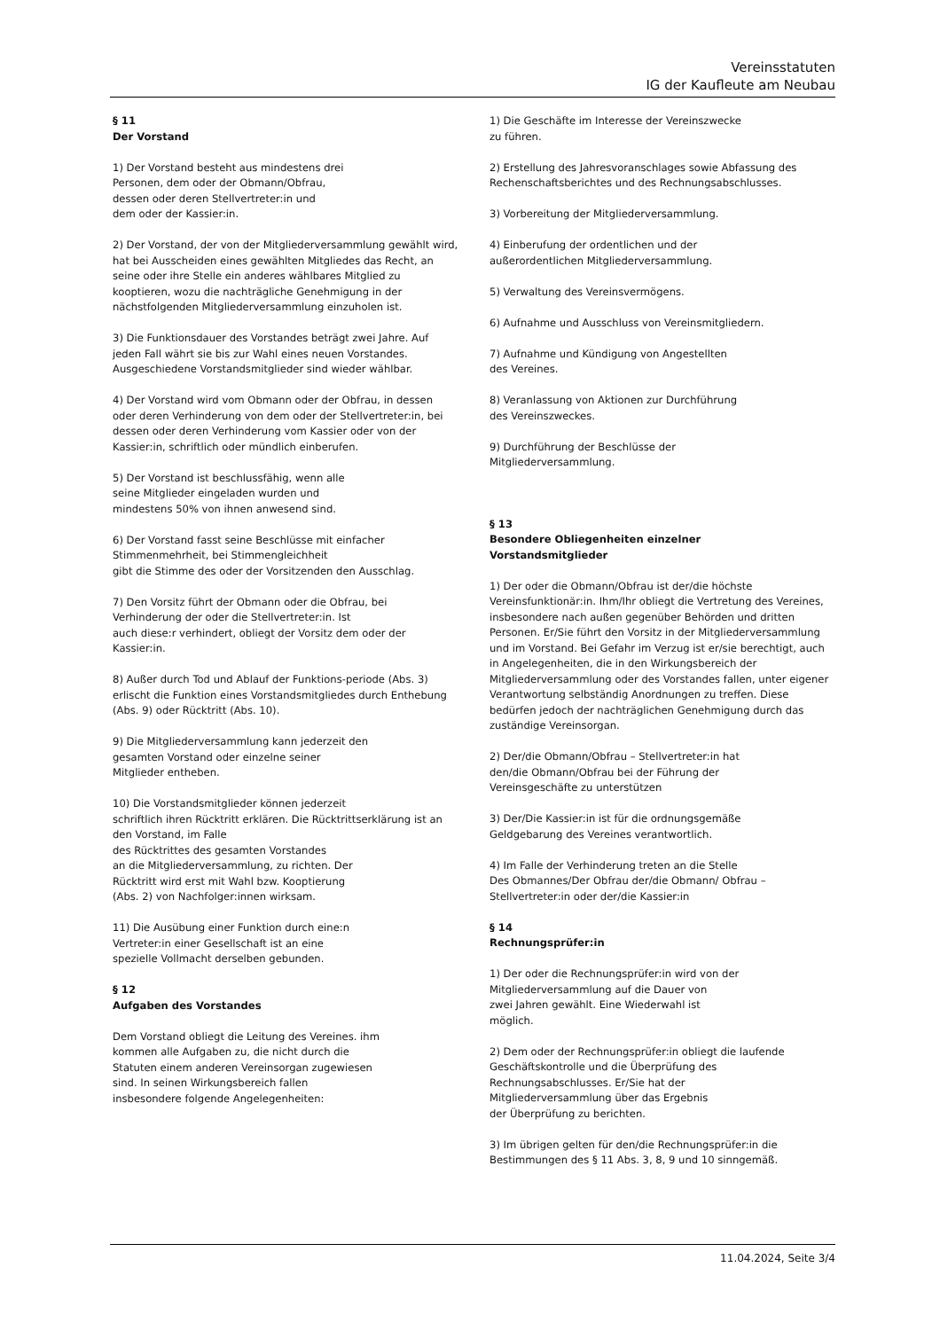Vereinsstatuten
IG der Kaufleute am Neubau
§ 11
Der Vorstand
1) Der Vorstand besteht aus mindestens drei
Personen, dem oder der Obmann/Obfrau,
dessen oder deren Stellvertreter:in und
dem oder der Kassier:in.
2) Der Vorstand, der von der Mitgliederversammlung gewählt wird, hat bei Ausscheiden eines gewählten Mitgliedes das Recht, an seine oder ihre Stelle ein anderes wählbares Mitglied zu kooptieren, wozu die nachträgliche Genehmigung in der nächstfolgenden Mitgliederversammlung einzuholen ist.
3) Die Funktionsdauer des Vorstandes beträgt zwei Jahre. Auf jeden Fall währt sie bis zur Wahl eines neuen Vorstandes. Ausgeschiedene Vorstandsmitglieder sind wieder wählbar.
4) Der Vorstand wird vom Obmann oder der Obfrau, in dessen oder deren Verhinderung von dem oder der Stellvertreter:in, bei dessen oder deren Verhinderung vom Kassier oder von der Kassier:in, schriftlich oder mündlich einberufen.
5) Der Vorstand ist beschlussfähig, wenn alle
seine Mitglieder eingeladen wurden und
mindestens 50% von ihnen anwesend sind.
6) Der Vorstand fasst seine Beschlüsse mit einfacher Stimmenmehrheit, bei Stimmengleichheit
gibt die Stimme des oder der Vorsitzenden den Ausschlag.
7) Den Vorsitz führt der Obmann oder die Obfrau, bei Verhinderung der oder die Stellvertreter:in. Ist
auch diese:r verhindert, obliegt der Vorsitz dem oder der Kassier:in.
8) Außer durch Tod und Ablauf der Funktions-periode (Abs. 3) erlischt die Funktion eines Vorstandsmitgliedes durch Enthebung (Abs. 9) oder Rücktritt (Abs. 10).
9) Die Mitgliederversammlung kann jederzeit den
gesamten Vorstand oder einzelne seiner
Mitglieder entheben.
10) Die Vorstandsmitglieder können jederzeit
schriftlich ihren Rücktritt erklären. Die Rücktrittserklärung ist an den Vorstand, im Falle
des Rücktrittes des gesamten Vorstandes
an die Mitgliederversammlung, zu richten. Der
Rücktritt wird erst mit Wahl bzw. Kooptierung
(Abs. 2) von Nachfolger:innen wirksam.
11) Die Ausübung einer Funktion durch eine:n
Vertreter:in einer Gesellschaft ist an eine
spezielle Vollmacht derselben gebunden.
§ 12
Aufgaben des Vorstandes
Dem Vorstand obliegt die Leitung des Vereines. ihm
kommen alle Aufgaben zu, die nicht durch die
Statuten einem anderen Vereinsorgan zugewiesen
sind. In seinen Wirkungsbereich fallen
insbesondere folgende Angelegenheiten:
1) Die Geschäfte im Interesse der Vereinszwecke
zu führen.
2) Erstellung des Jahresvoranschlages sowie Abfassung des Rechenschaftsberichtes und des Rechnungsabschlusses.
3) Vorbereitung der Mitgliederversammlung.
4) Einberufung der ordentlichen und der
außerordentlichen Mitgliederversammlung.
5) Verwaltung des Vereinsvermögens.
6) Aufnahme und Ausschluss von Vereinsmitgliedern.
7) Aufnahme und Kündigung von Angestellten
des Vereines.
8) Veranlassung von Aktionen zur Durchführung
des Vereinszweckes.
9) Durchführung der Beschlüsse der
Mitgliederversammlung.
§ 13
Besondere Obliegenheiten einzelner
Vorstandsmitglieder
1) Der oder die Obmann/Obfrau ist der/die höchste Vereinsfunktionär:in. Ihm/Ihr obliegt die Vertretung des Vereines, insbesondere nach außen gegenüber Behörden und dritten Personen. Er/Sie führt den Vorsitz in der Mitgliederversammlung und im Vorstand. Bei Gefahr im Verzug ist er/sie berechtigt, auch in Angelegenheiten, die in den Wirkungsbereich der Mitgliederversammlung oder des Vorstandes fallen, unter eigener Verantwortung selbständig Anordnungen zu treffen. Diese bedürfen jedoch der nachträglichen Genehmigung durch das zuständige Vereinsorgan.
2) Der/die Obmann/Obfrau – Stellvertreter:in hat
den/die Obmann/Obfrau bei der Führung der
Vereinsgeschäfte zu unterstützen
3) Der/Die Kassier:in ist für die ordnungsgemäße
Geldgebarung des Vereines verantwortlich.
4) Im Falle der Verhinderung treten an die Stelle
Des Obmannes/Der Obfrau der/die Obmann/ Obfrau – Stellvertreter:in oder der/die Kassier:in
§ 14
Rechnungsprüfer:in
1) Der oder die Rechnungsprüfer:in wird von der
Mitgliederversammlung auf die Dauer von
zwei Jahren gewählt. Eine Wiederwahl ist
möglich.
2) Dem oder der Rechnungsprüfer:in obliegt die laufende Geschäftskontrolle und die Überprüfung des Rechnungsabschlusses. Er/Sie hat der
Mitgliederversammlung über das Ergebnis
der Überprüfung zu berichten.
3) Im übrigen gelten für den/die Rechnungsprüfer:in die Bestimmungen des § 11 Abs. 3, 8, 9 und 10 sinngemäß.
11.04.2024, Seite 3/4